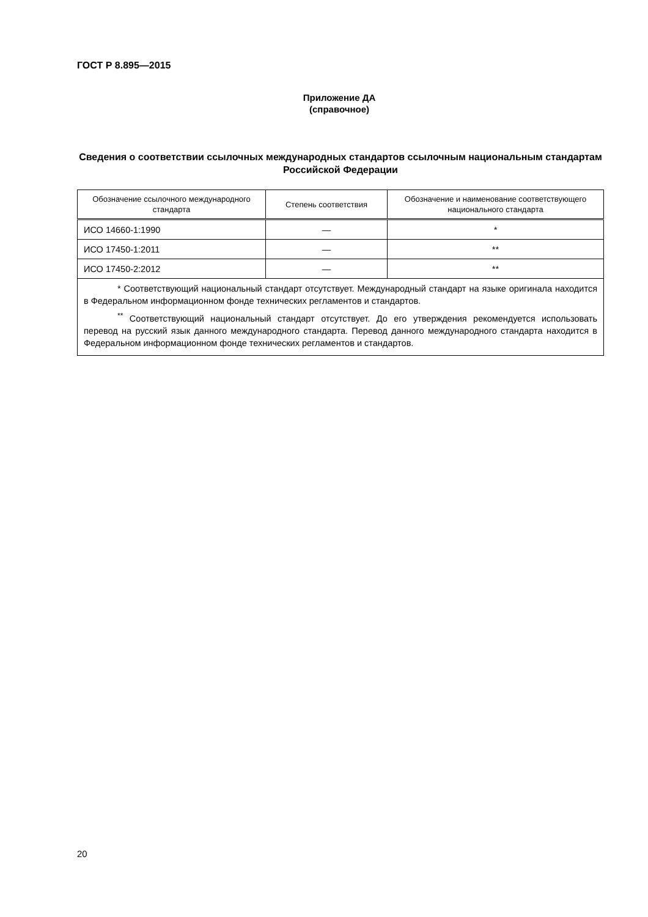ГОСТ Р 8.895—2015
Приложение ДА
(справочное)
Сведения о соответствии ссылочных международных стандартов ссылочным национальным стандартам Российской Федерации
| Обозначение ссылочного международного стандарта | Степень соответствия | Обозначение и наименование соответствующего национального стандарта |
| --- | --- | --- |
| ИСО 14660-1:1990 | — | * |
| ИСО 17450-1:2011 | — | ** |
| ИСО 17450-2:2012 | — | ** |
| * Соответствующий национальный стандарт отсутствует. Международный стандарт на языке оригинала находится в Федеральном информационном фонде технических регламентов и стандартов. <sup>**</sup> Соответствующий национальный стандарт отсутствует. До его утверждения рекомендуется использовать перевод на русский язык данного международного стандарта. Перевод данного международного стандарта находится в Федеральном информационном фонде технических регламентов и стандартов. | | |
20